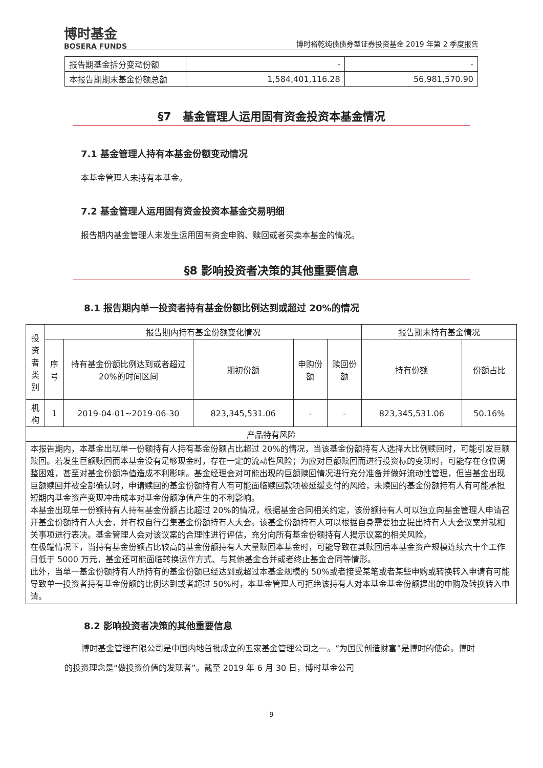博时基金
BOSERA FUNDS
博时裕乾纯债债券型证券投资基金 2019 年第 2 季度报告
| 报告期基金拆分变动份额 | - | - |
| 本报告期期末基金份额总额 | 1,584,401,116.28 | 56,981,570.90 |
§7　基金管理人运用固有资金投资本基金情况
7.1 基金管理人持有本基金份额变动情况
本基金管理人未持有本基金。
7.2 基金管理人运用固有资金投资本基金交易明细
报告期内基金管理人未发生运用固有资金申购、赎回或者买卖本基金的情况。
§8 影响投资者决策的其他重要信息
8.1 报告期内单一投资者持有基金份额比例达到或超过 20%的情况
| 投资者类别 | 报告期内持有基金份额变化情况 | | | | | 报告期末持有基金情况 | |
| | 序号 | 持有基金份额比例达到或者超过 20%的时间区间 | 期初份额 | 申购份额 | 赎回份额 | 持有份额 | 份额占比 |
| 机构 | 1 | 2019-04-01~2019-06-30 | 823,345,531.06 | - | - | 823,345,531.06 | 50.16% |
| 产品特有风险 | | | | | | | |
| 本报告期内，本基金出现单一份额持有人持有基金份额占比超过 20%的情况，当该基金份额持有人选择大比例赎回时，可能引发巨额赎回。若发生巨额赎回而本基金没有足够现金时，存在一定的流动性风险；为应对巨额赎回而进行投资标的变现时，可能存在仓位调整困难，甚至对基金份额净值造成不利影响。基金经理会对可能出现的巨额赎回情况进行充分准备并做好流动性管理，但当基金出现巨额赎回并被全部确认时，申请赎回的基金份额持有人有可能面临赎回款项被延缓支付的风险，未赎回的基金份额持有人有可能承担短期内基金资产变现冲击成本对基金份额净值产生的不利影响。 本基金出现单一份额持有人持有基金份额占比超过 20%的情况，根据基金合同相关约定，该份额持有人可以独立向基金管理人申请召开基金份额持有人大会，并有权自行召集基金份额持有人大会。该基金份额持有人可以根据自身需要独立提出持有人大会议案并就相关事项进行表决。基金管理人会对该议案的合理性进行评估，充分向所有基金份额持有人揭示议案的相关风险。 在极端情况下，当持有基金份额占比较高的基金份额持有人大量赎回本基金时，可能导致在其赎回后本基金资产规模连续六十个工作日低于 5000 万元，基金还可能面临转换运作方式、与其他基金合并或者终止基金合同等情形。 此外，当单一基金份额持有人所持有的基金份额已经达到或超过本基金规模的 50%或者接受某笔或者某些申购或转换转入申请有可能导致单一投资者持有基金份额的比例达到或者超过 50%时，本基金管理人可拒绝该持有人对本基金基金份额提出的申购及转换转入申请。 | | | | | | | |
8.2 影响投资者决策的其他重要信息
博时基金管理有限公司是中国内地首批成立的五家基金管理公司之一。“为国民创造财富”是博时的使命。博时的投资理念是“做投资价值的发现者”。截至 2019 年 6 月 30 日，博时基金公司
9